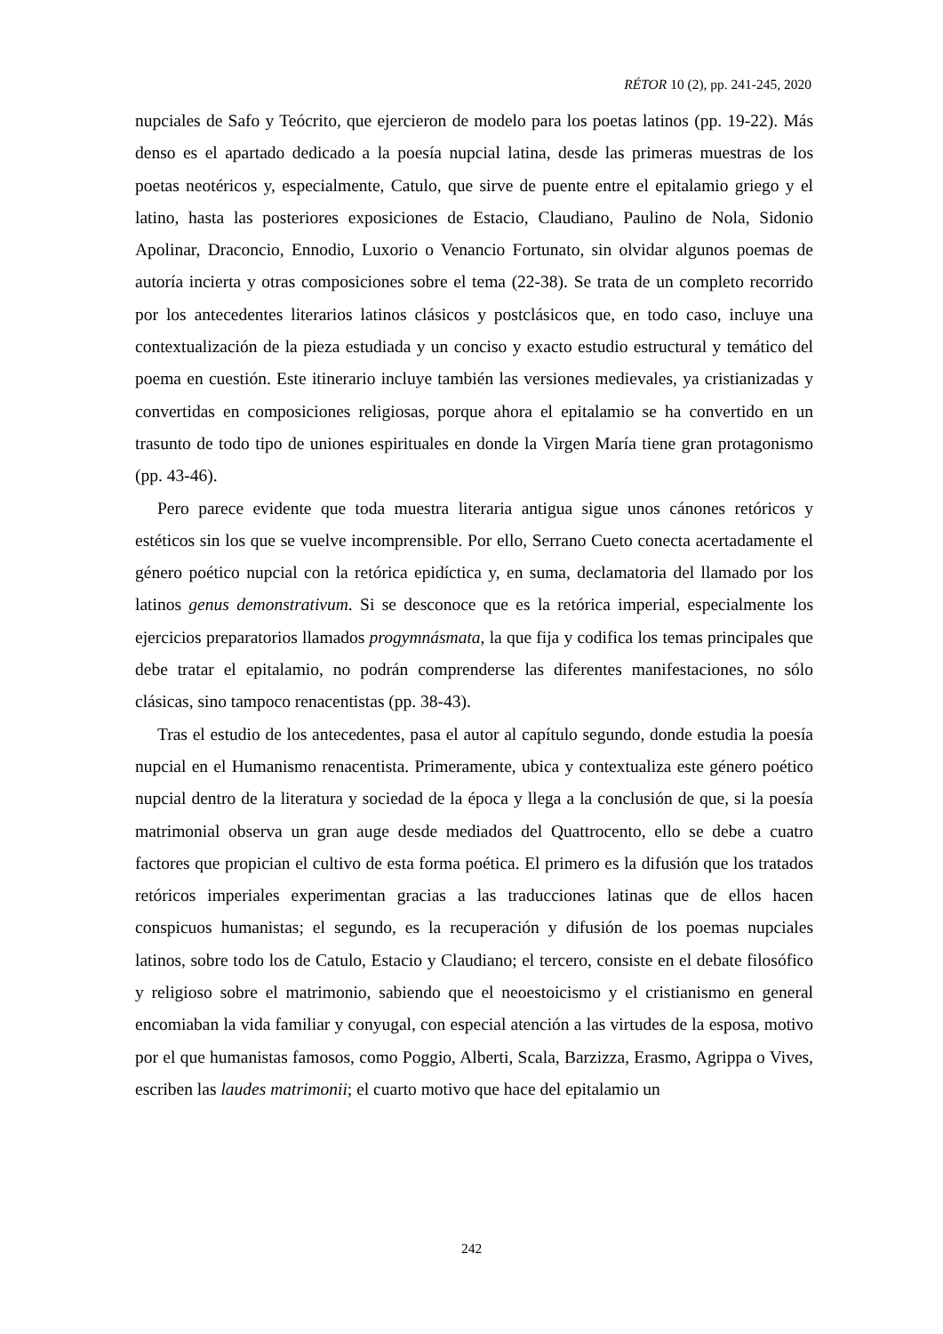RÉTOR 10 (2), pp. 241-245, 2020
nupciales de Safo y Teócrito, que ejercieron de modelo para los poetas latinos (pp. 19-22). Más denso es el apartado dedicado a la poesía nupcial latina, desde las primeras muestras de los poetas neotéricos y, especialmente, Catulo, que sirve de puente entre el epitalamio griego y el latino, hasta las posteriores exposiciones de Estacio, Claudiano, Paulino de Nola, Sidonio Apolinar, Draconcio, Ennodio, Luxorio o Venancio Fortunato, sin olvidar algunos poemas de autoría incierta y otras composiciones sobre el tema (22-38). Se trata de un completo recorrido por los antecedentes literarios latinos clásicos y postclásicos que, en todo caso, incluye una contextualización de la pieza estudiada y un conciso y exacto estudio estructural y temático del poema en cuestión. Este itinerario incluye también las versiones medievales, ya cristianizadas y convertidas en composiciones religiosas, porque ahora el epitalamio se ha convertido en un trasunto de todo tipo de uniones espirituales en donde la Virgen María tiene gran protagonismo (pp. 43-46).
Pero parece evidente que toda muestra literaria antigua sigue unos cánones retóricos y estéticos sin los que se vuelve incomprensible. Por ello, Serrano Cueto conecta acertadamente el género poético nupcial con la retórica epidíctica y, en suma, declamatoria del llamado por los latinos genus demonstrativum. Si se desconoce que es la retórica imperial, especialmente los ejercicios preparatorios llamados progymnásmata, la que fija y codifica los temas principales que debe tratar el epitalamio, no podrán comprenderse las diferentes manifestaciones, no sólo clásicas, sino tampoco renacentistas (pp. 38-43).
Tras el estudio de los antecedentes, pasa el autor al capítulo segundo, donde estudia la poesía nupcial en el Humanismo renacentista. Primeramente, ubica y contextualiza este género poético nupcial dentro de la literatura y sociedad de la época y llega a la conclusión de que, si la poesía matrimonial observa un gran auge desde mediados del Quattrocento, ello se debe a cuatro factores que propician el cultivo de esta forma poética. El primero es la difusión que los tratados retóricos imperiales experimentan gracias a las traducciones latinas que de ellos hacen conspicuos humanistas; el segundo, es la recuperación y difusión de los poemas nupciales latinos, sobre todo los de Catulo, Estacio y Claudiano; el tercero, consiste en el debate filosófico y religioso sobre el matrimonio, sabiendo que el neoestoicismo y el cristianismo en general encomiaban la vida familiar y conyugal, con especial atención a las virtudes de la esposa, motivo por el que humanistas famosos, como Poggio, Alberti, Scala, Barzizza, Erasmo, Agrippa o Vives, escriben las laudes matrimonii; el cuarto motivo que hace del epitalamio un
242